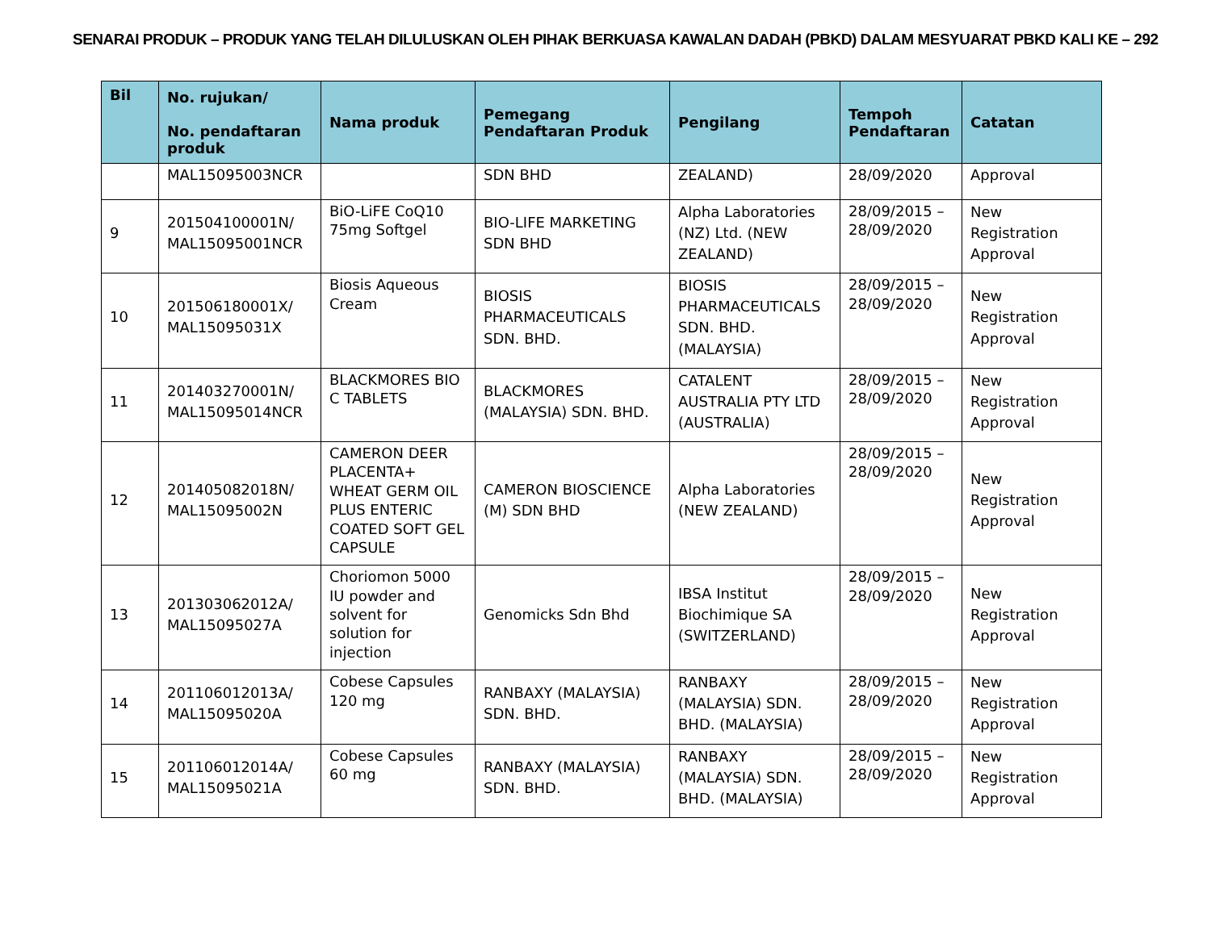SENARAI PRODUK – PRODUK YANG TELAH DILULUSKAN OLEH PIHAK BERKUASA KAWALAN DADAH (PBKD) DALAM MESYUARAT PBKD KALI KE – 292
| Bil | No. rujukan/ No. pendaftaran produk | Nama produk | Pemegang Pendaftaran Produk | Pengilang | Tempoh Pendaftaran | Catatan |
| --- | --- | --- | --- | --- | --- | --- |
| | MAL15095003NCR | | SDN BHD | ZEALAND) | 28/09/2020 | Approval |
| 9 | 201504100001N/ MAL15095001NCR | BiO-LiFE CoQ10 75mg Softgel | BIO-LIFE MARKETING SDN BHD | Alpha Laboratories (NZ) Ltd. (NEW ZEALAND) | 28/09/2015 – 28/09/2020 | New Registration Approval |
| 10 | 201506180001X/ MAL15095031X | Biosis Aqueous Cream | BIOSIS PHARMACEUTICALS SDN. BHD. | BIOSIS PHARMACEUTICALS SDN. BHD. (MALAYSIA) | 28/09/2015 – 28/09/2020 | New Registration Approval |
| 11 | 201403270001N/ MAL15095014NCR | BLACKMORES BIO C TABLETS | BLACKMORES (MALAYSIA) SDN. BHD. | CATALENT AUSTRALIA PTY LTD (AUSTRALIA) | 28/09/2015 – 28/09/2020 | New Registration Approval |
| 12 | 201405082018N/ MAL15095002N | CAMERON DEER PLACENTA+ WHEAT GERM OIL PLUS ENTERIC COATED SOFT GEL CAPSULE | CAMERON BIOSCIENCE (M) SDN BHD | Alpha Laboratories (NEW ZEALAND) | 28/09/2015 – 28/09/2020 | New Registration Approval |
| 13 | 201303062012A/ MAL15095027A | Choriomon 5000 IU powder and solvent for solution for injection | Genomicks Sdn Bhd | IBSA Institut Biochimique SA (SWITZERLAND) | 28/09/2015 – 28/09/2020 | New Registration Approval |
| 14 | 201106012013A/ MAL15095020A | Cobese Capsules 120 mg | RANBAXY (MALAYSIA) SDN. BHD. | RANBAXY (MALAYSIA) SDN. BHD. (MALAYSIA) | 28/09/2015 – 28/09/2020 | New Registration Approval |
| 15 | 201106012014A/ MAL15095021A | Cobese Capsules 60 mg | RANBAXY (MALAYSIA) SDN. BHD. | RANBAXY (MALAYSIA) SDN. BHD. (MALAYSIA) | 28/09/2015 – 28/09/2020 | New Registration Approval |